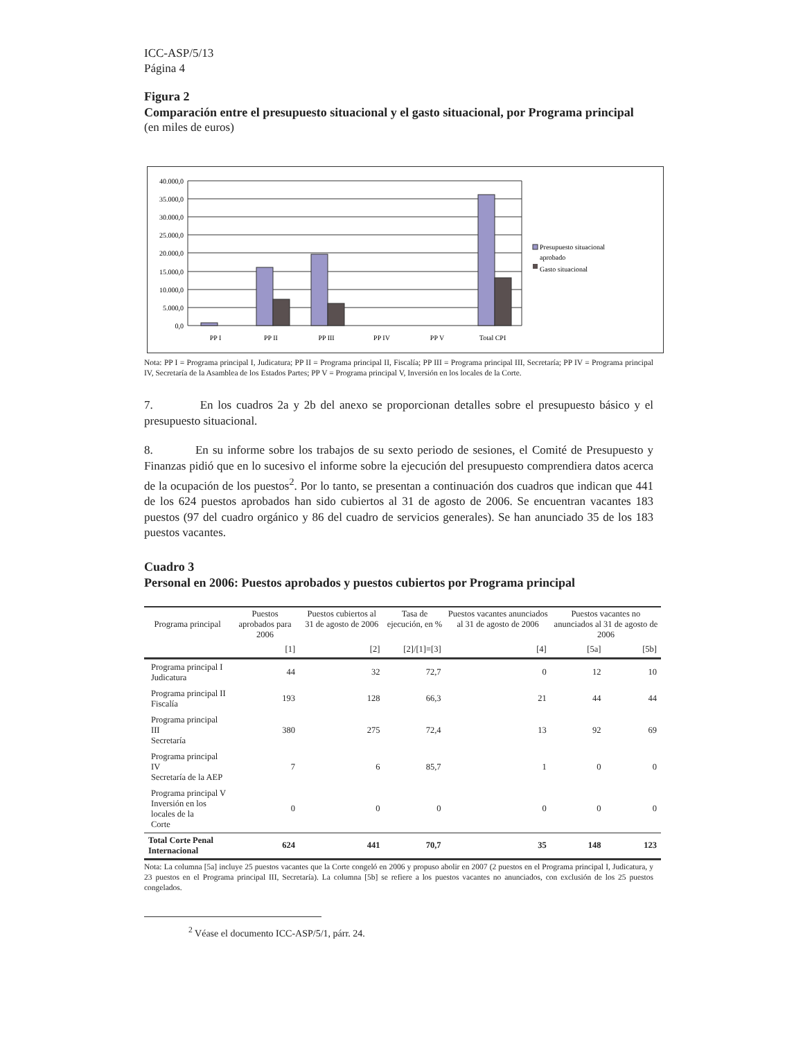ICC-ASP/5/13
Página 4
Figura 2
Comparación entre el presupuesto situacional y el gasto situacional, por Programa principal
(en miles de euros)
40.000,0
35.000,0
30.000,0
25.000,0
20.000,0
15.000,0
10.000,0
5.000,0
0,0
PP I
PP II
PP III
PP IV
PP V
Total CPI
Presupuesto situacional
aprobado
Gasto situacional
Nota: PP I = Programa principal I, Judicatura; PP II = Programa principal II, Fiscalía; PP III = Programa principal III, Secretaría; PP IV = Programa principal IV, Secretaría de la Asamblea de los Estados Partes; PP V = Programa principal V, Inversión en los locales de la Corte.
7. En los cuadros 2a y 2b del anexo se proporcionan detalles sobre el presupuesto básico y el presupuesto situacional.
8. En su informe sobre los trabajos de su sexto periodo de sesiones, el Comité de Presupuesto y Finanzas pidió que en lo sucesivo el informe sobre la ejecución del presupuesto comprendiera datos acerca de la ocupación de los puestos<sup>2</sup>. Por lo tanto, se presentan a continuación dos cuadros que indican que 441 de los 624 puestos aprobados han sido cubiertos al 31 de agosto de 2006. Se encuentran vacantes 183 puestos (97 del cuadro orgánico y 86 del cuadro de servicios generales). Se han anunciado 35 de los 183 puestos vacantes.
Cuadro 3
Personal en 2006: Puestos aprobados y puestos cubiertos por Programa principal
| Programa principal | Puestos aprobados para 2006 | Puestos cubiertos al 31 de agosto de 2006 | Tasa de ejecución, en % | Puestos vacantes anunciados al 31 de agosto de 2006 | Puestos vacantes no anunciados al 31 de agosto de 2006 | |
| --- | --- | --- | --- | --- | --- | --- |
| | [1] | [2] | [2]/[1]=[3] | [4] | [5a] | [5b] |
| Programa principal I Judicatura | 44 | 32 | 72,7 | 0 | 12 | 10 |
| Programa principal II Fiscalía | 193 | 128 | 66,3 | 21 | 44 | 44 |
| Programa principal III Secretaría | 380 | 275 | 72,4 | 13 | 92 | 69 |
| Programa principal IV Secretaría de la AEP | 7 | 6 | 85,7 | 1 | 0 | 0 |
| Programa principal V Inversión en los locales de la Corte | 0 | 0 | 0 | 0 | 0 | 0 |
| Total Corte Penal Internacional | 624 | 441 | 70,7 | 35 | 148 | 123 |
Nota: La columna [5a] incluye 25 puestos vacantes que la Corte congeló en 2006 y propuso abolir en 2007 (2 puestos en el Programa principal I, Judicatura, y 23 puestos en el Programa principal III, Secretaría). La columna [5b] se refiere a los puestos vacantes no anunciados, con exclusión de los 25 puestos congelados.
<sup>2</sup> Véase el documento ICC-ASP/5/1, párr. 24.